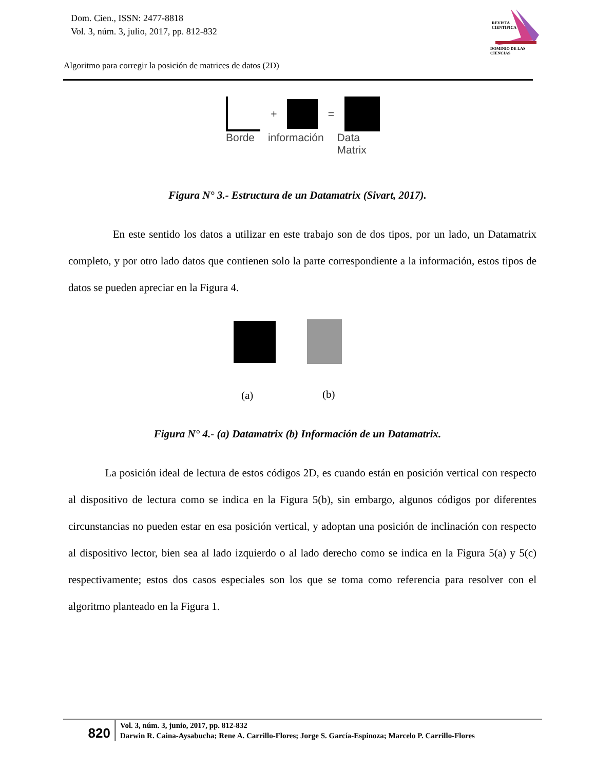Dom. Cien., ISSN: 2477-8818
Vol. 3, núm. 3, julio, 2017, pp. 812-832
REVISTA
CIENTIFICA
DOMINIO DE LAS CIENCIAS
Algoritmo para corregir la posición de matrices de datos (2D)
+
=
Borde información Data
Matrix
Figura N° 3.- Estructura de un Datamatrix (Sivart, 2017).
En este sentido los datos a utilizar en este trabajo son de dos tipos, por un lado, un Datamatrix completo, y por otro lado datos que contienen solo la parte correspondiente a la información, estos tipos de datos se pueden apreciar en la Figura 4.
(a) (b)
Figura N° 4.- (a) Datamatrix (b) Información de un Datamatrix.
La posición ideal de lectura de estos códigos 2D, es cuando están en posición vertical con respecto al dispositivo de lectura como se indica en la Figura 5(b), sin embargo, algunos códigos por diferentes circunstancias no pueden estar en esa posición vertical, y adoptan una posición de inclinación con respecto al dispositivo lector, bien sea al lado izquierdo o al lado derecho como se indica en la Figura 5(a) y 5(c) respectivamente; estos dos casos especiales son los que se toma como referencia para resolver con el algoritmo planteado en la Figura 1.
820
Vol. 3, núm. 3, junio, 2017, pp. 812-832
Darwin R. Caina-Aysabucha; Rene A. Carrillo-Flores; Jorge S. García-Espinoza; Marcelo P. Carrillo-Flores